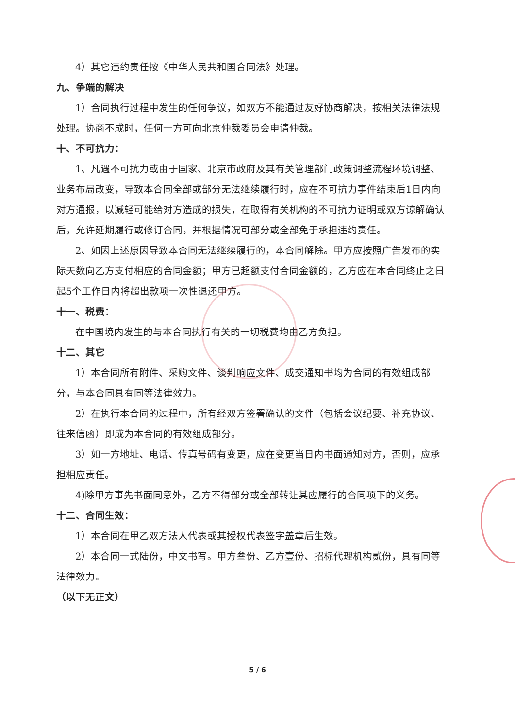4）其它违约责任按《中华人民共和国合同法》处理。
九、争端的解决
1）合同执行过程中发生的任何争议，如双方不能通过友好协商解决，按相关法律法规处理。协商不成时，任何一方可向北京仲裁委员会申请仲裁。
十、不可抗力：
1、凡遇不可抗力或由于国家、北京市政府及其有关管理部门政策调整流程环境调整、业务布局改变，导致本合同全部或部分无法继续履行时，应在不可抗力事件结束后1日内向对方通报，以减轻可能给对方造成的损失，在取得有关机构的不可抗力证明或双方谅解确认后，允许延期履行或修订合同，并根据情况可部分或全部免于承担违约责任。
2、如因上述原因导致本合同无法继续履行的，本合同解除。甲方应按照广告发布的实际天数向乙方支付相应的合同金额；甲方已超额支付合同金额的，乙方应在本合同终止之日起5个工作日内将超出款项一次性退还甲方。
十一、税费：
在中国境内发生的与本合同执行有关的一切税费均由乙方负担。
十二、其它
1）本合同所有附件、采购文件、谈判响应文件、成交通知书均为合同的有效组成部分，与本合同具有同等法律效力。
2）在执行本合同的过程中，所有经双方签署确认的文件（包括会议纪要、补充协议、往来信函）即成为本合同的有效组成部分。
3）如一方地址、电话、传真号码有变更，应在变更当日内书面通知对方，否则，应承担相应责任。
4)除甲方事先书面同意外，乙方不得部分或全部转让其应履行的合同项下的义务。
十二、合同生效：
1）本合同在甲乙双方法人代表或其授权代表签字盖章后生效。
2）本合同一式陆份，中文书写。甲方叁份、乙方壹份、招标代理机构贰份，具有同等法律效力。
（以下无正文）
5 / 6